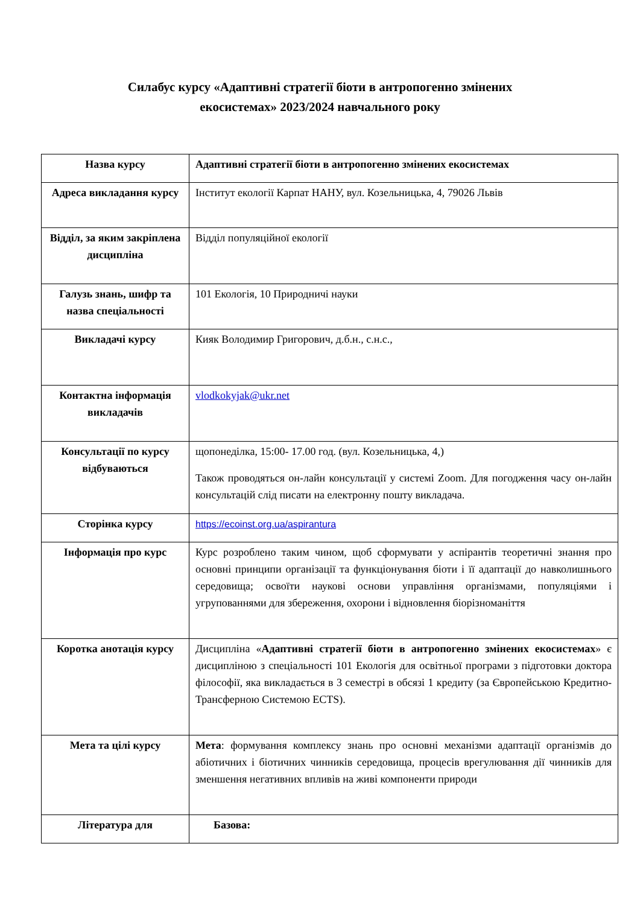Силабус курсу «Адаптивні стратегії біоти в антропогенно змінених
екосистемах» 2023/2024 навчального року
| Назва курсу | Адаптивні стратегії біоти в антропогенно змінених екосистемах |
| Адреса викладання курсу | Інститут екології Карпат НАНУ, вул. Козельницька, 4, 79026 Львів |
| Відділ, за яким закріплена дисципліна | Відділ популяційної екології |
| Галузь знань, шифр та назва спеціальності | 101 Екологія, 10 Природничі науки |
| Викладачі курсу | Кияк Володимир Григорович, д.б.н., с.н.с., |
| Контактна інформація викладачів | vlodkokyjak@ukr.net |
| Консультації по курсу відбуваються | щопонеділка, 15:00- 17.00 год. (вул. Козельницька, 4,) Також проводяться он-лайн консультації у системі Zoom. Для погодження часу он-лайн консультацій слід писати на електронну пошту викладача. |
| Сторінка курсу | https://ecoinst.org.ua/aspirantura |
| Інформація про курс | Курс розроблено таким чином, щоб сформувати у аспірантів теоретичні знання про основні принципи організації та функціонування біоти і її адаптації до навколишнього середовища; освоїти наукові основи управління організмами, популяціями і угрупованнями для збереження, охорони і відновлення біорізноманіття |
| Коротка анотація курсу | Дисципліна « Адаптивні стратегії біоти в антропогенно змінених екосистемах » є дисципліною з спеціальності 101 Екологія для освітньої програми з підготовки доктора філософії, яка викладається в 3 семестрі в обсязі 1 кредиту (за Європейською Кредитно-Трансферною Системою ECTS). |
| Мета та цілі курсу | Мета : формування комплексу знань про основні механізми адаптації організмів до абіотичних і біотичних чинників середовища, процесів врегулювання дії чинників для зменшення негативних впливів на живі компоненти природи |
| Література для | Базова: |